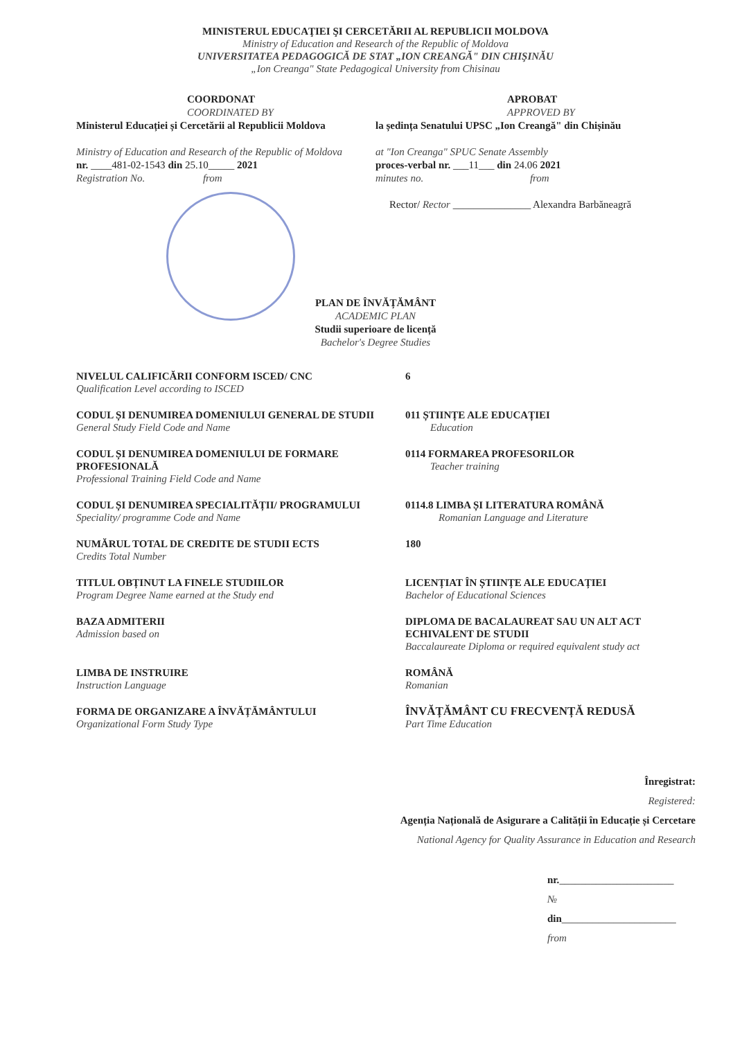MINISTERUL EDUCAŢIEI ŞI CERCETĂRII AL REPUBLICII MOLDOVA
Ministry of Education and Research of the Republic of Moldova
UNIVERSITATEA PEDAGOGICĂ DE STAT „ION CREANGĂ" DIN CHIŞINĂU
„Ion Creanga" State Pedagogical University from Chisinau
COORDONAT
COORDINATED BY
Ministerul Educației și Cercetării al Republicii Moldova
Ministry of Education and Research of the Republic of Moldova
nr. ____481-02-1543 din 25.10_____ 2021
Registration No. from
APROBAT
APPROVED BY
la ședința Senatului UPSC „Ion Creangă" din Chișinău
at "Ion Creanga" SPUC Senate Assembly
proces-verbal nr. ___11___ din 24.06 2021
minutes no. from
Rector/ Rector _______________ Alexandra Barbăneagră
PLAN DE ÎNVĂȚĂMÂNT
ACADEMIC PLAN
Studii superioare de licență
Bachelor's Degree Studies
NIVELUL CALIFICĂRII CONFORM ISCED/ CNC
Qualification Level according to ISCED
6
CODUL ȘI DENUMIREA DOMENIULUI GENERAL DE STUDII
General Study Field Code and Name
011 ȘTIINȚE ALE EDUCAȚIEI
Education
CODUL ȘI DENUMIREA DOMENIULUI DE FORMARE PROFESIONALĂ
Professional Training Field Code and Name
0114 FORMAREA PROFESORILOR
Teacher training
CODUL ȘI DENUMIREA SPECIALITĂȚII/ PROGRAMULUI
Speciality/ programme Code and Name
0114.8 LIMBA ȘI LITERATURA ROMÂNĂ
Romanian Language and Literature
NUMĂRUL TOTAL DE CREDITE DE STUDII ECTS
Credits Total Number
180
TITLUL OBȚINUT LA FINELE STUDIILOR
Program Degree Name earned at the Study end
LICENȚIAT ÎN ȘTIINȚE ALE EDUCAȚIEI
Bachelor of Educational Sciences
BAZA ADMITERII
Admission based on
DIPLOMA DE BACALAUREAT SAU UN ALT ACT ECHIVALENT DE STUDII
Baccalaureate Diploma or required equivalent study act
LIMBA DE INSTRUIRE
Instruction Language
ROMÂNĂ
Romanian
FORMA DE ORGANIZARE A ÎNVĂȚĂMÂNTULUI
Organizational Form Study Type
ÎNVĂȚĂMÂNT CU FRECVENȚĂ REDUSĂ
Part Time Education
Înregistrat:
Registered:
Agenția Națională de Asigurare a Calității în Educație și Cercetare
National Agency for Quality Assurance in Education and Research
nr.______________________
№
din______________________
from